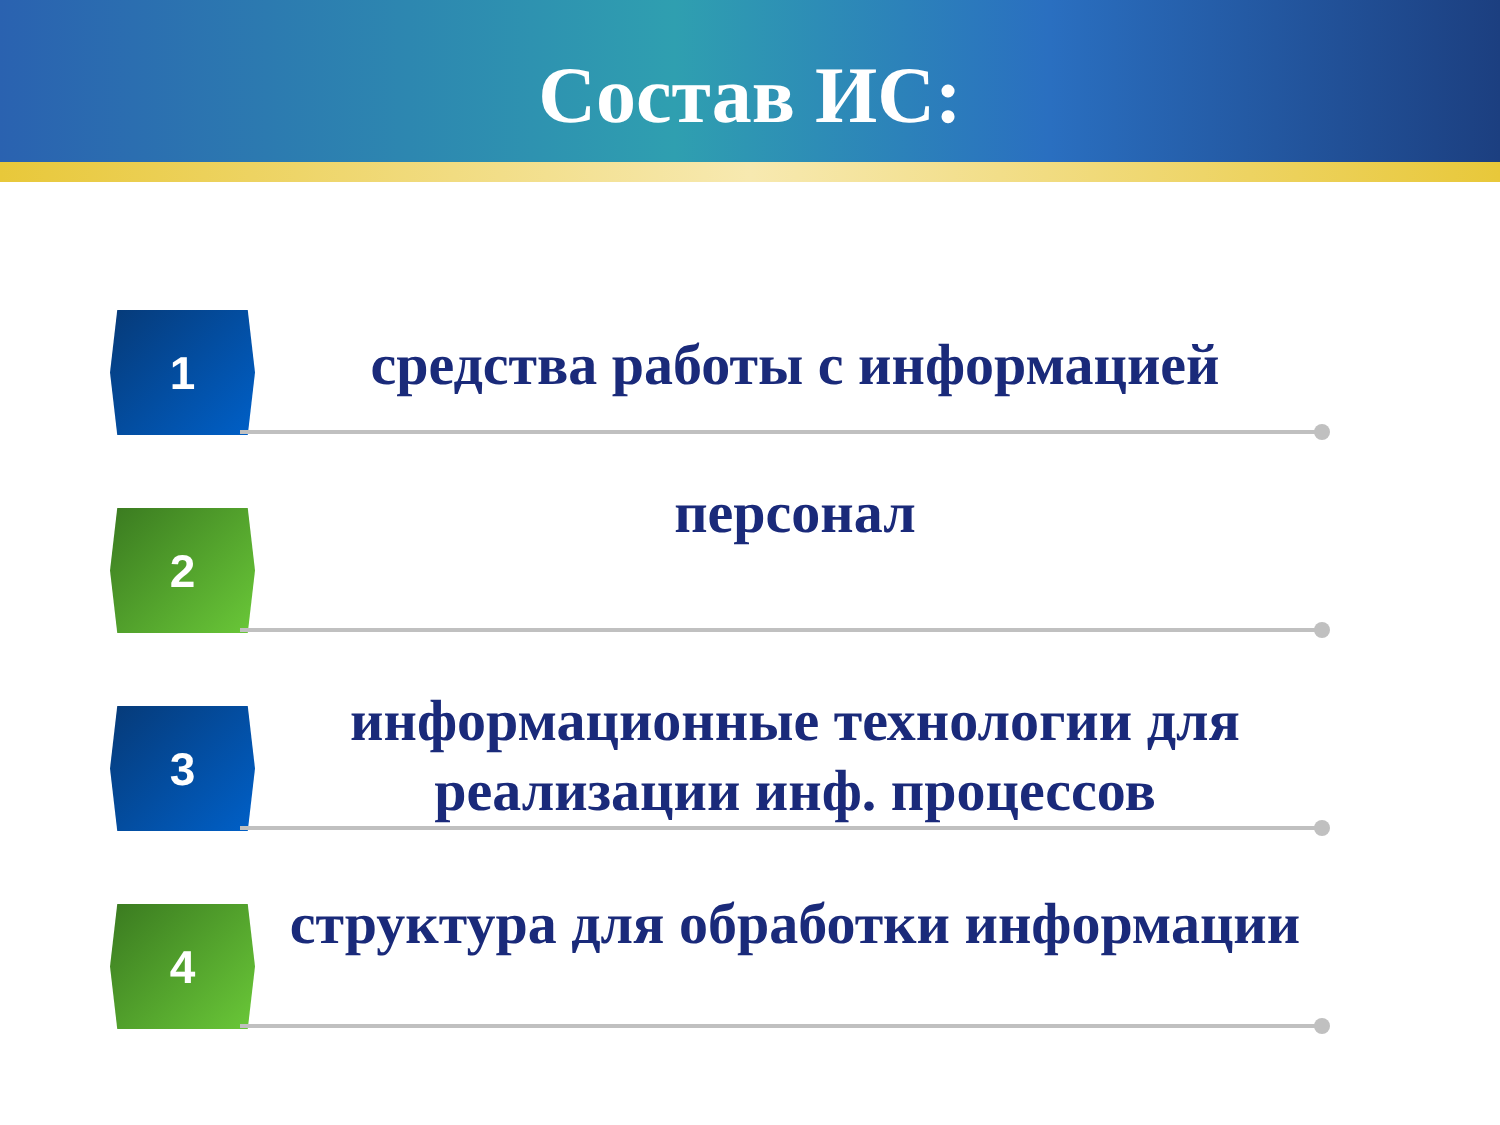Состав ИС:
1 средства работы с информацией
2 персонал
3
информационные технологии для реализации инф. процессов
4
структура для обработки информации